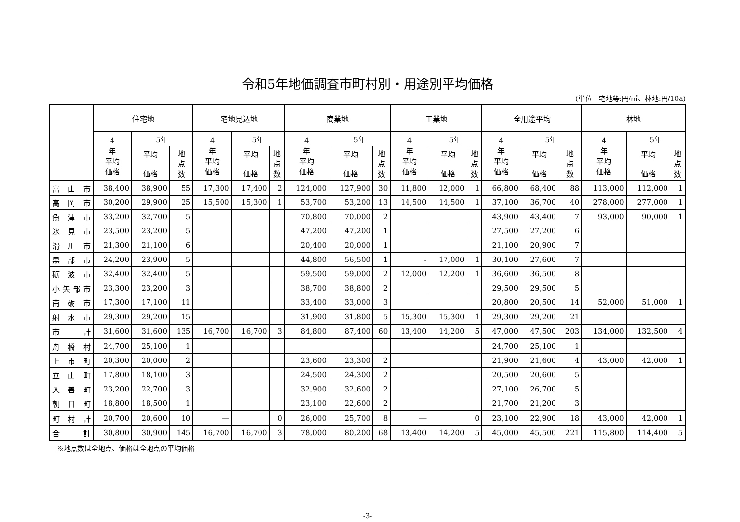令和5年地価調査市町村別・用途別平均価格
(単位　宅地等:円/㎡、林地:円/10a)
| | 住宅地 | | | 宅地見込地 | | | 商業地 | | | 工業地 | | | 全用途平均 | | | 林地 | | |
| --- | --- | --- | --- | --- | --- | --- | --- | --- | --- | --- | --- | --- | --- | --- | --- | --- | --- | --- |
| | 4 年 平均 価格 | 5年 | | 4 年 平均 価格 | 5年 | | 4 年 平均 価格 | 5年 | | 4 年 平均 価格 | 5年 | | 4 年 平均 価格 | 5年 | | 4 年 平均 価格 | 5年 | |
| | | 平均 価格 | 地 点 数 | | 平均 価格 | 地 点 数 | | 平均 価格 | 地 点 数 | | 平均 価格 | 地 点 数 | | 平均 価格 | 地 点 数 | | 平均 価格 | 地 点 数 |
| 富 山 市 | 38,400 | 38,900 | 55 | 17,300 | 17,400 | 2 | 124,000 | 127,900 | 30 | 11,800 | 12,000 | 1 | 66,800 | 68,400 | 88 | 113,000 | 112,000 | 1 |
| 高 岡 市 | 30,200 | 29,900 | 25 | 15,500 | 15,300 | 1 | 53,700 | 53,200 | 13 | 14,500 | 14,500 | 1 | 37,100 | 36,700 | 40 | 278,000 | 277,000 | 1 |
| 魚 津 市 | 33,200 | 32,700 | 5 | | | | 70,800 | 70,000 | 2 | | | | 43,900 | 43,400 | 7 | 93,000 | 90,000 | 1 |
| 氷 見 市 | 23,500 | 23,200 | 5 | | | | 47,200 | 47,200 | 1 | | | | 27,500 | 27,200 | 6 | | | |
| 滑 川 市 | 21,300 | 21,100 | 6 | | | | 20,400 | 20,000 | 1 | | | | 21,100 | 20,900 | 7 | | | |
| 黒 部 市 | 24,200 | 23,900 | 5 | | | | 44,800 | 56,500 | 1 | - | 17,000 | 1 | 30,100 | 27,600 | 7 | | | |
| 砺 波 市 | 32,400 | 32,400 | 5 | | | | 59,500 | 59,000 | 2 | 12,000 | 12,200 | 1 | 36,600 | 36,500 | 8 | | | |
| 小矢部市 | 23,300 | 23,200 | 3 | | | | 38,700 | 38,800 | 2 | | | | 29,500 | 29,500 | 5 | | | |
| 南 砺 市 | 17,300 | 17,100 | 11 | | | | 33,400 | 33,000 | 3 | | | | 20,800 | 20,500 | 14 | 52,000 | 51,000 | 1 |
| 射 水 市 | 29,300 | 29,200 | 15 | | | | 31,900 | 31,800 | 5 | 15,300 | 15,300 | 1 | 29,300 | 29,200 | 21 | | | |
| 市 計 | 31,600 | 31,600 | 135 | 16,700 | 16,700 | 3 | 84,800 | 87,400 | 60 | 13,400 | 14,200 | 5 | 47,000 | 47,500 | 203 | 134,000 | 132,500 | 4 |
| 舟 橋 村 | 24,700 | 25,100 | 1 | | | | | | | | | | 24,700 | 25,100 | 1 | | | |
| 上 市 町 | 20,300 | 20,000 | 2 | | | | 23,600 | 23,300 | 2 | | | | 21,900 | 21,600 | 4 | 43,000 | 42,000 | 1 |
| 立 山 町 | 17,800 | 18,100 | 3 | | | | 24,500 | 24,300 | 2 | | | | 20,500 | 20,600 | 5 | | | |
| 入 善 町 | 23,200 | 22,700 | 3 | | | | 32,900 | 32,600 | 2 | | | | 27,100 | 26,700 | 5 | | | |
| 朝 日 町 | 18,800 | 18,500 | 1 | | | | 23,100 | 22,600 | 2 | | | | 21,700 | 21,200 | 3 | | | |
| 町 村 計 | 20,700 | 20,600 | 10 | ― | | 0 | 26,000 | 25,700 | 8 | ― | | 0 | 23,100 | 22,900 | 18 | 43,000 | 42,000 | 1 |
| 合 計 | 30,800 | 30,900 | 145 | 16,700 | 16,700 | 3 | 78,000 | 80,200 | 68 | 13,400 | 14,200 | 5 | 45,000 | 45,500 | 221 | 115,800 | 114,400 | 5 |
※地点数は全地点、価格は全地点の平均価格
-3-